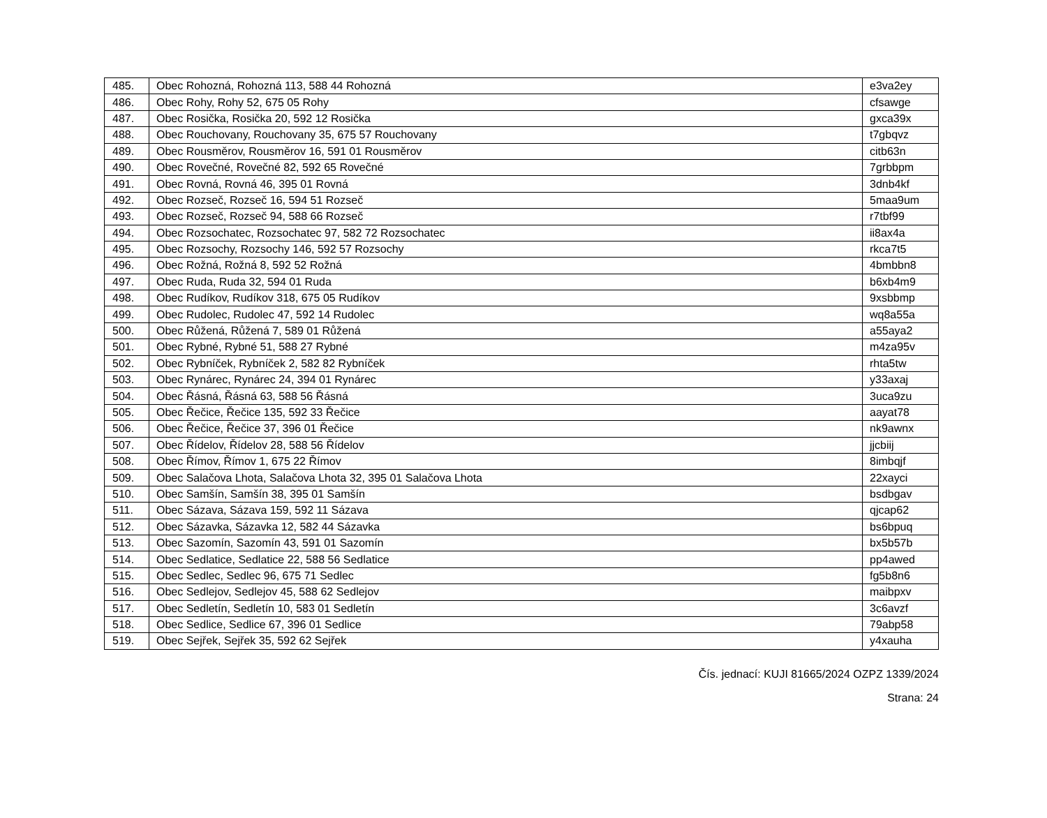| 485. | Obec Rohozná, Rohozná 113, 588 44 Rohozná | e3va2ey |
| 486. | Obec Rohy, Rohy 52, 675 05 Rohy | cfsawge |
| 487. | Obec Rosička, Rosička 20, 592 12 Rosička | gxca39x |
| 488. | Obec Rouchovany, Rouchovany 35, 675 57 Rouchovany | t7gbqvz |
| 489. | Obec Rousměrov, Rousměrov 16, 591 01 Rousměrov | citb63n |
| 490. | Obec Rovečné, Rovečné 82, 592 65 Rovečné | 7grbbpm |
| 491. | Obec Rovná, Rovná 46, 395 01 Rovná | 3dnb4kf |
| 492. | Obec Rozseč, Rozseč 16, 594 51 Rozseč | 5maa9um |
| 493. | Obec Rozseč, Rozseč 94, 588 66 Rozseč | r7tbf99 |
| 494. | Obec Rozsochatec, Rozsochatec 97, 582 72 Rozsochatec | ii8ax4a |
| 495. | Obec Rozsochy, Rozsochy 146, 592 57 Rozsochy | rkca7t5 |
| 496. | Obec Rožná, Rožná 8, 592 52 Rožná | 4bmbbn8 |
| 497. | Obec Ruda, Ruda 32, 594 01 Ruda | b6xb4m9 |
| 498. | Obec Rudíkov, Rudíkov 318, 675 05 Rudíkov | 9xsbbmp |
| 499. | Obec Rudolec, Rudolec 47, 592 14 Rudolec | wq8a55a |
| 500. | Obec Růžená, Růžená 7, 589 01 Růžená | a55aya2 |
| 501. | Obec Rybné, Rybné 51, 588 27 Rybné | m4za95v |
| 502. | Obec Rybníček, Rybníček 2, 582 82 Rybníček | rhta5tw |
| 503. | Obec Rynárec, Rynárec 24, 394 01 Rynárec | y33axaj |
| 504. | Obec Řásná, Řásná 63, 588 56 Řásná | 3uca9zu |
| 505. | Obec Řečice, Řečice 135, 592 33 Řečice | aayat78 |
| 506. | Obec Řečice, Řečice 37, 396 01 Řečice | nk9awnx |
| 507. | Obec Řídelov, Řídelov 28, 588 56 Řídelov | jjcbiij |
| 508. | Obec Římov, Římov 1, 675 22 Římov | 8imbqjf |
| 509. | Obec Salačova Lhota, Salačova Lhota 32, 395 01 Salačova Lhota | 22xayci |
| 510. | Obec Samšín, Samšín 38, 395 01 Samšín | bsdbgav |
| 511. | Obec Sázava, Sázava 159, 592 11 Sázava | qjcap62 |
| 512. | Obec Sázavka, Sázavka 12, 582 44 Sázavka | bs6bpuq |
| 513. | Obec Sazomín, Sazomín 43, 591 01 Sazomín | bx5b57b |
| 514. | Obec Sedlatice, Sedlatice 22, 588 56 Sedlatice | pp4awed |
| 515. | Obec Sedlec, Sedlec 96, 675 71 Sedlec | fg5b8n6 |
| 516. | Obec Sedlejov, Sedlejov 45, 588 62 Sedlejov | maibpxv |
| 517. | Obec Sedletín, Sedletín 10, 583 01 Sedletín | 3c6avzf |
| 518. | Obec Sedlice, Sedlice 67, 396 01 Sedlice | 79abp58 |
| 519. | Obec Sejřek, Sejřek 35, 592 62 Sejřek | y4xauha |
Čís. jednací: KUJI 81665/2024 OZPZ 1339/2024
Strana: 24